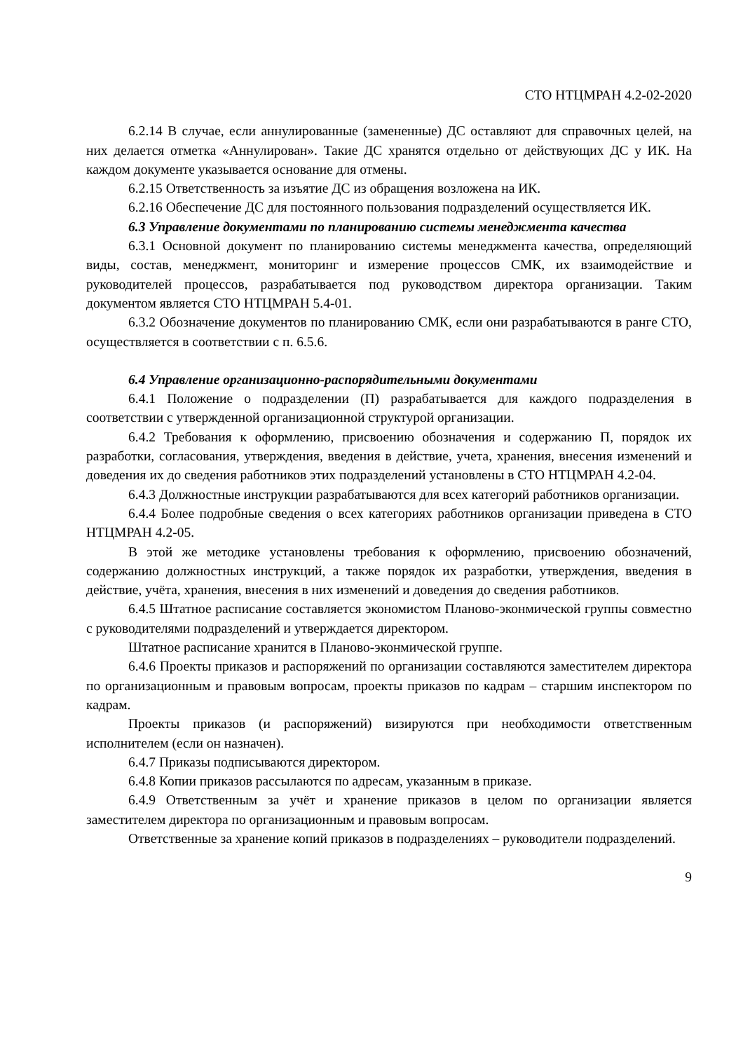СТО НТЦМРАН 4.2-02-2020
6.2.14 В случае, если аннулированные (замененные) ДС оставляют для справочных целей, на них делается отметка «Аннулирован». Такие ДС хранятся отдельно от действующих ДС у ИК. На каждом документе указывается основание для отмены.
6.2.15 Ответственность за изъятие ДС из обращения возложена на ИК.
6.2.16 Обеспечение ДС для постоянного пользования подразделений осуществляется ИК.
6.3 Управление документами по планированию системы менеджмента качества
6.3.1 Основной документ по планированию системы менеджмента качества, определяющий виды, состав, менеджмент, мониторинг и измерение процессов СМК, их взаимодействие и руководителей процессов, разрабатывается под руководством директора организации. Таким документом является СТО НТЦМРАН 5.4-01.
6.3.2 Обозначение документов по планированию СМК, если они разрабатываются в ранге СТО, осуществляется в соответствии с п. 6.5.6.
6.4 Управление организационно-распорядительными документами
6.4.1 Положение о подразделении (П) разрабатывается для каждого подразделения в соответствии с утвержденной организационной структурой организации.
6.4.2 Требования к оформлению, присвоению обозначения и содержанию П, порядок их разработки, согласования, утверждения, введения в действие, учета, хранения, внесения изменений и доведения их до сведения работников этих подразделений установлены в СТО НТЦМРАН 4.2-04.
6.4.3 Должностные инструкции разрабатываются для всех категорий работников организации.
6.4.4 Более подробные сведения о всех категориях работников организации приведена в СТО НТЦМРАН 4.2-05.
В этой же методике установлены требования к оформлению, присвоению обозначений, содержанию должностных инструкций, а также порядок их разработки, утверждения, введения в действие, учёта, хранения, внесения в них изменений и доведения до сведения работников.
6.4.5 Штатное расписание составляется экономистом Планово-эконмической группы совместно с руководителями подразделений и утверждается директором.
Штатное расписание хранится в Планово-эконмической группе.
6.4.6 Проекты приказов и распоряжений по организации составляются заместителем директора по организационным и правовым вопросам, проекты приказов по кадрам – старшим инспектором по кадрам.
Проекты приказов (и распоряжений) визируются при необходимости ответственным исполнителем (если он назначен).
6.4.7 Приказы подписываются директором.
6.4.8 Копии приказов рассылаются по адресам, указанным в приказе.
6.4.9 Ответственным за учёт и хранение приказов в целом по организации является заместителем директора по организационным и правовым вопросам.
Ответственные за хранение копий приказов в подразделениях – руководители подразделений.
9